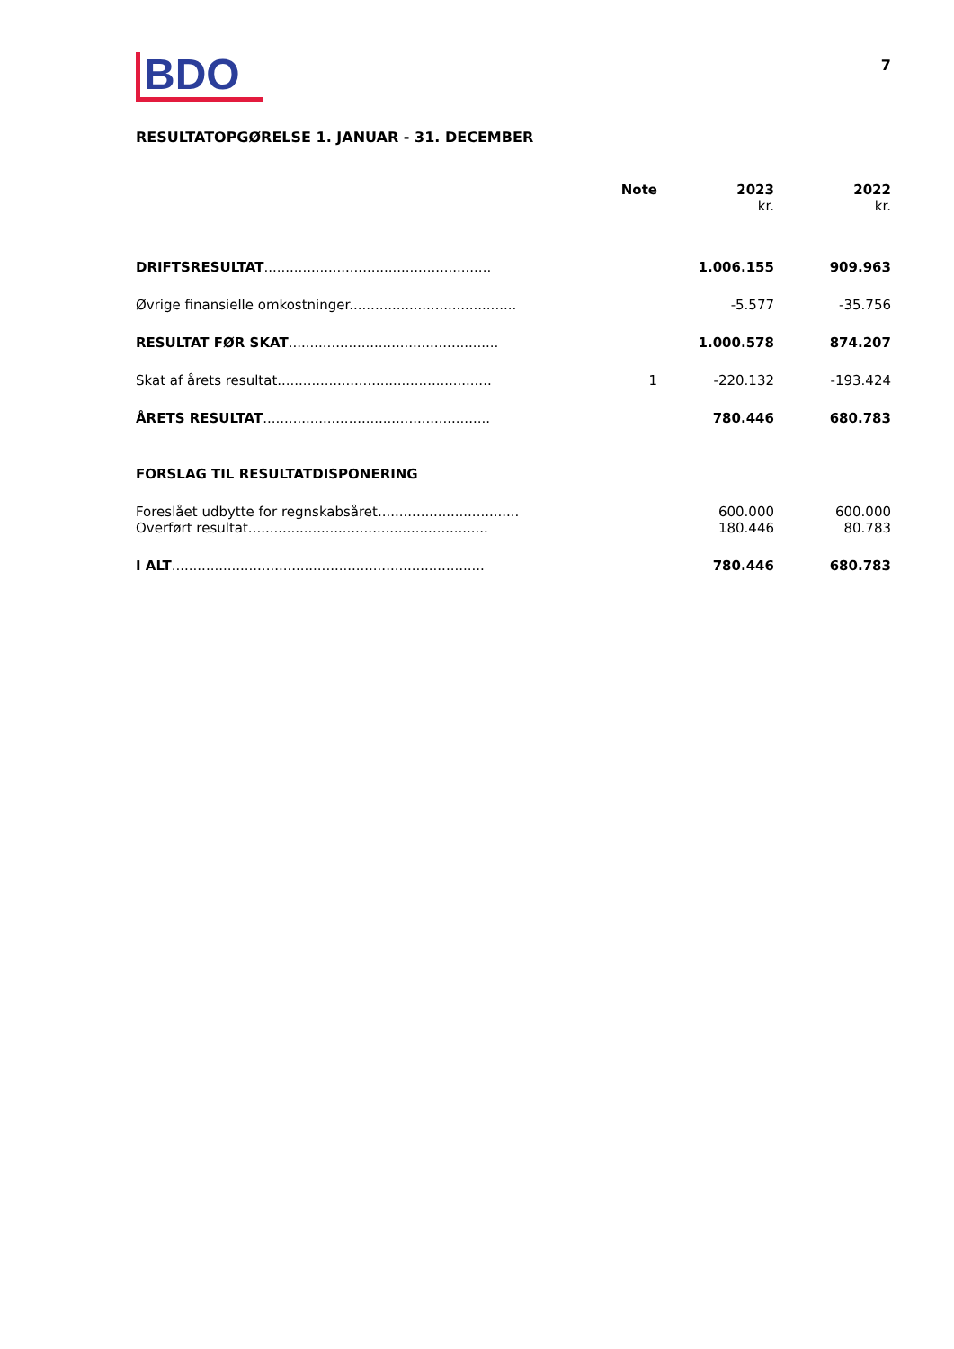BDO
7
RESULTATOPGØRELSE 1. JANUAR - 31. DECEMBER
| | Note | 2023 kr. | 2022 kr. |
| --- | --- | --- | --- |
| DRIFTSRESULTAT ..................................................... | | 1.006.155 | 909.963 |
| Øvrige finansielle omkostninger....................................... | | -5.577 | -35.756 |
| RESULTAT FØR SKAT ................................................. | | 1.000.578 | 874.207 |
| Skat af årets resultat.................................................. | 1 | -220.132 | -193.424 |
| ÅRETS RESULTAT ..................................................... | | 780.446 | 680.783 |
| FORSLAG TIL RESULTATDISPONERING | | | |
| Foreslået udbytte for regnskabsåret................................. | | 600.000 | 600.000 |
| Overført resultat........................................................ | | 180.446 | 80.783 |
| I ALT ......................................................................... | | 780.446 | 680.783 |